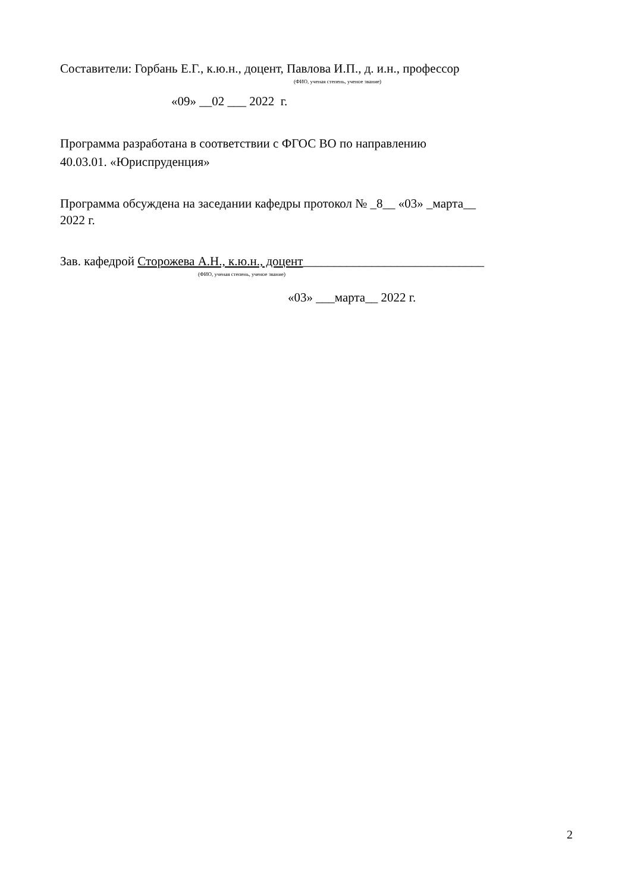Составители: Горбань Е.Г., к.ю.н., доцент, Павлова И.П., д. и.н., профессор
(ФИО, ученая степень, ученое звание)
«09» __02 ___ 2022 г.
Программа разработана в соответствии с ФГОС ВО по направлению
40.03.01. «Юриспруденция»
Программа обсуждена на заседании кафедры протокол № _8__ «03» _марта__
2022 г.
Зав. кафедрой Сторожева А.Н., к.ю.н., доцент_____________________________
(ФИО, ученая степень, ученое звание)
«03» ___марта__ 2022 г.
2